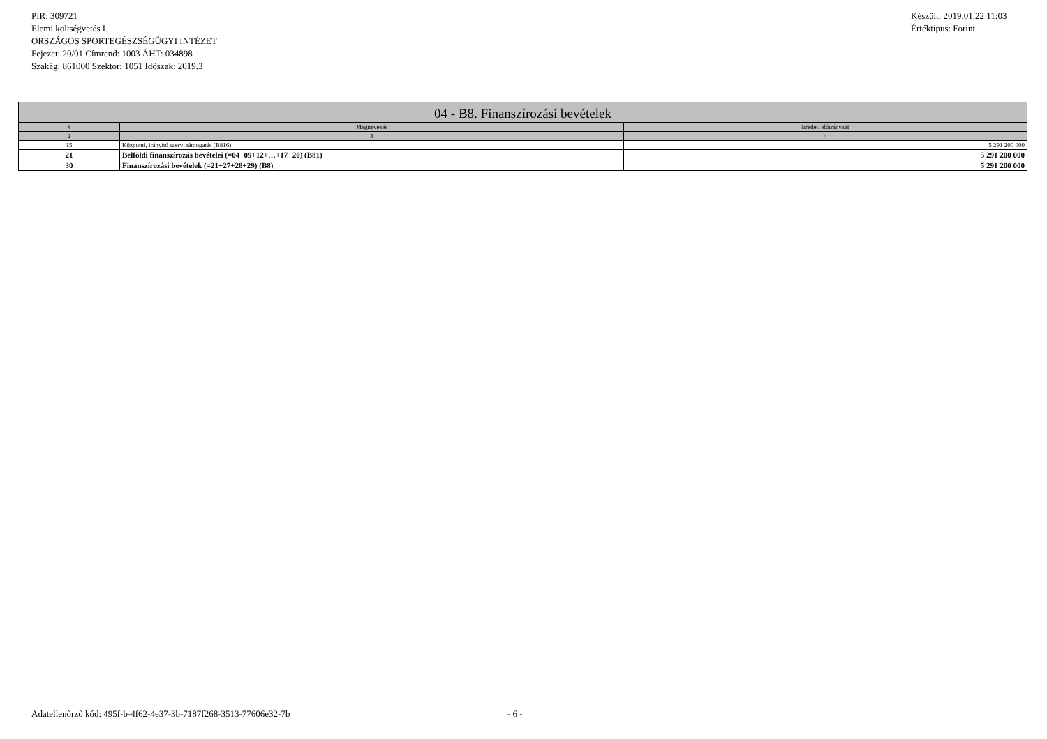PIR: 309721
Elemi költségvetés I.
ORSZÁGOS SPORTEGÉSZSÉGÜGYI INTÉZET
Fejezet: 20/01 Címrend: 1003 ÁHT: 034898
Szakág: 861000 Szektor: 1051 Időszak: 2019.3
Készült: 2019.01.22 11:03
Értéktípus: Forint
| 04 - B8. Finanszírozási bevételek | | |
| --- | --- | --- |
| # | Megnevezés | Eredeti előirányzat |
| 2 | 3 | 4 |
| 15 | Központi, irányító szervi támogatás (B816) | 5 291 200 000 |
| 21 | Belföldi finanszírozás bevételei (=04+09+12+…+17+20) (B81) | 5 291 200 000 |
| 30 | Finanszírozási bevételek (=21+27+28+29) (B8) | 5 291 200 000 |
Adatellenőrző kód: 495f-b-4f62-4e37-3b-7187f268-3513-77606e32-7b - 6 -